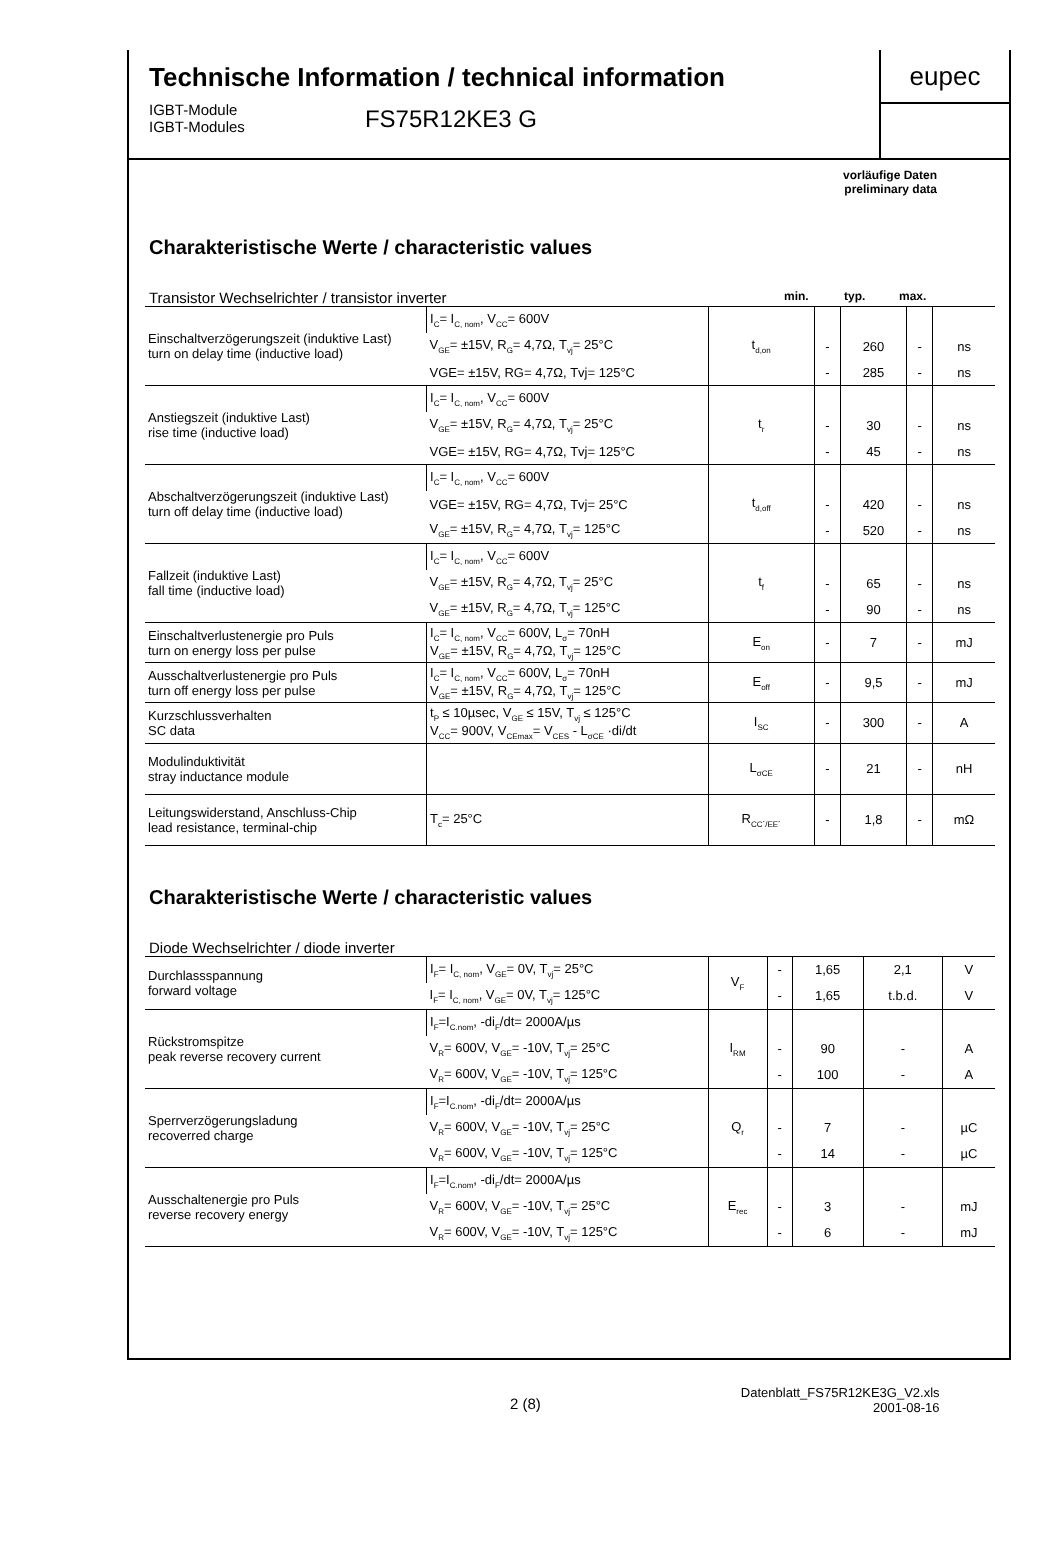Technische Information / technical information
IGBT-Module
IGBT-Modules
FS75R12KE3 G
eupec
vorläufige Daten
preliminary data
Charakteristische Werte / characteristic values
Transistor Wechselrichter / transistor inverter min. typ. max.
| Einschaltverzögerungszeit (induktive Last) turn on delay time (inductive load) | I<sub>C</sub>= I<sub>C, nom</sub>, V<sub>CC</sub>= 600V | t<sub>d,on</sub> | | | | |
| | V<sub>GE</sub>= ±15V, R<sub>G</sub>= 4,7Ω, T<sub>vj</sub>= 25°C | | - | 260 | - | ns |
| | VGE= ±15V, RG= 4,7Ω, Tvj= 125°C | | - | 285 | - | ns |
| Anstiegszeit (induktive Last) rise time (inductive load) | I<sub>C</sub>= I<sub>C, nom</sub>, V<sub>CC</sub>= 600V | t<sub>r</sub> | | | | |
| | V<sub>GE</sub>= ±15V, R<sub>G</sub>= 4,7Ω, T<sub>vj</sub>= 25°C | | - | 30 | - | ns |
| | VGE= ±15V, RG= 4,7Ω, Tvj= 125°C | | - | 45 | - | ns |
| Abschaltverzögerungszeit (induktive Last) turn off delay time (inductive load) | I<sub>C</sub>= I<sub>C, nom</sub>, V<sub>CC</sub>= 600V | t<sub>d,off</sub> | | | | |
| | VGE= ±15V, RG= 4,7Ω, Tvj= 25°C | | - | 420 | - | ns |
| | V<sub>GE</sub>= ±15V, R<sub>G</sub>= 4,7Ω, T<sub>vj</sub>= 125°C | | - | 520 | - | ns |
| Fallzeit (induktive Last) fall time (inductive load) | I<sub>C</sub>= I<sub>C, nom</sub>, V<sub>CC</sub>= 600V | t<sub>f</sub> | | | | |
| | V<sub>GE</sub>= ±15V, R<sub>G</sub>= 4,7Ω, T<sub>vj</sub>= 25°C | | - | 65 | - | ns |
| | V<sub>GE</sub>= ±15V, R<sub>G</sub>= 4,7Ω, T<sub>vj</sub>= 125°C | | - | 90 | - | ns |
| Einschaltverlustenergie pro Puls turn on energy loss per pulse | I<sub>C</sub>= I<sub>C, nom</sub>, V<sub>CC</sub>= 600V, L<sub>σ</sub>= 70nH V<sub>GE</sub>= ±15V, R<sub>G</sub>= 4,7Ω, T<sub>vj</sub>= 125°C | E<sub>on</sub> | - | 7 | - | mJ |
| Ausschaltverlustenergie pro Puls turn off energy loss per pulse | I<sub>C</sub>= I<sub>C, nom</sub>, V<sub>CC</sub>= 600V, L<sub>σ</sub>= 70nH V<sub>GE</sub>= ±15V, R<sub>G</sub>= 4,7Ω, T<sub>vj</sub>= 125°C | E<sub>off</sub> | - | 9,5 | - | mJ |
| Kurzschlussverhalten SC data | t<sub>P</sub> ≤ 10µsec, V<sub>GE</sub> ≤ 15V, T<sub>vj</sub> ≤ 125°C V<sub>CC</sub>= 900V, V<sub>CEmax</sub>= V<sub>CES</sub> - L<sub>σCE</sub> ·di/dt | I<sub>SC</sub> | - | 300 | - | A |
| Modulinduktivität stray inductance module | | L<sub>σCE</sub> | - | 21 | - | nH |
| Leitungswiderstand, Anschluss-Chip lead resistance, terminal-chip | T<sub>c</sub>= 25°C | R<sub>CC´/EE´</sub> | - | 1,8 | - | mΩ |
Charakteristische Werte / characteristic values
Diode Wechselrichter / diode inverter
| Durchlassspannung forward voltage | I<sub>F</sub>= I<sub>C, nom</sub>, V<sub>GE</sub>= 0V, T<sub>vj</sub>= 25°C | V<sub>F</sub> | - | 1,65 | 2,1 | V |
| | I<sub>F</sub>= I<sub>C, nom</sub>, V<sub>GE</sub>= 0V, T<sub>vj</sub>= 125°C | | - | 1,65 | t.b.d. | V |
| Rückstromspitze peak reverse recovery current | I<sub>F</sub>=I<sub>C.nom</sub>, -di<sub>F</sub>/dt= 2000A/µs | I<sub>RM</sub> | | | | |
| | V<sub>R</sub>= 600V, V<sub>GE</sub>= -10V, T<sub>vj</sub>= 25°C | | - | 90 | - | A |
| | V<sub>R</sub>= 600V, V<sub>GE</sub>= -10V, T<sub>vj</sub>= 125°C | | - | 100 | - | A |
| Sperrverzögerungsladung recoverred charge | I<sub>F</sub>=I<sub>C.nom</sub>, -di<sub>F</sub>/dt= 2000A/µs | Q<sub>r</sub> | | | | |
| | V<sub>R</sub>= 600V, V<sub>GE</sub>= -10V, T<sub>vj</sub>= 25°C | | - | 7 | - | µC |
| | V<sub>R</sub>= 600V, V<sub>GE</sub>= -10V, T<sub>vj</sub>= 125°C | | - | 14 | - | µC |
| Ausschaltenergie pro Puls reverse recovery energy | I<sub>F</sub>=I<sub>C.nom</sub>, -di<sub>F</sub>/dt= 2000A/µs | E<sub>rec</sub> | | | | |
| | V<sub>R</sub>= 600V, V<sub>GE</sub>= -10V, T<sub>vj</sub>= 25°C | | - | 3 | - | mJ |
| | V<sub>R</sub>= 600V, V<sub>GE</sub>= -10V, T<sub>vj</sub>= 125°C | | - | 6 | - | mJ |
2 (8)
Datenblatt_FS75R12KE3G_V2.xls
2001-08-16